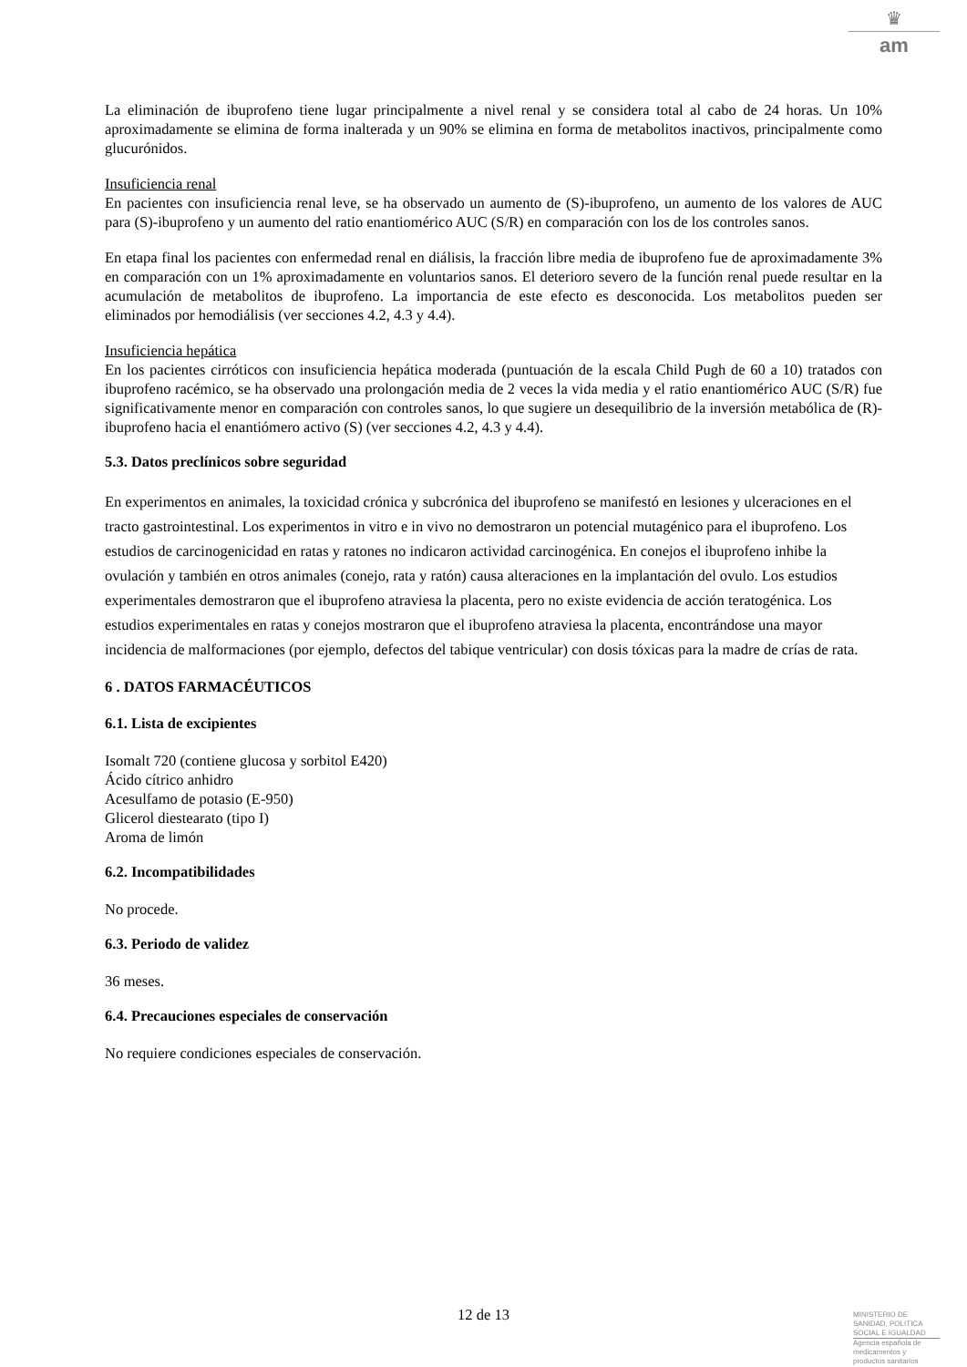♛
am
La eliminación de ibuprofeno tiene lugar principalmente a nivel renal y se considera total al cabo de 24 horas. Un 10% aproximadamente se elimina de forma inalterada y un 90% se elimina en forma de metabolitos inactivos, principalmente como glucurónidos.
Insuficiencia renal
En pacientes con insuficiencia renal leve, se ha observado un aumento de (S)-ibuprofeno, un aumento de los valores de AUC para (S)-ibuprofeno y un aumento del ratio enantiomérico AUC (S/R) en comparación con los de los controles sanos.
En etapa final los pacientes con enfermedad renal en diálisis, la fracción libre media de ibuprofeno fue de aproximadamente 3% en comparación con un 1% aproximadamente en voluntarios sanos. El deterioro severo de la función renal puede resultar en la acumulación de metabolitos de ibuprofeno. La importancia de este efecto es desconocida. Los metabolitos pueden ser eliminados por hemodiálisis (ver secciones 4.2, 4.3 y 4.4).
Insuficiencia hepática
En los pacientes cirróticos con insuficiencia hepática moderada (puntuación de la escala Child Pugh de 60 a 10) tratados con ibuprofeno racémico, se ha observado una prolongación media de 2 veces la vida media y el ratio enantiomérico AUC (S/R) fue significativamente menor en comparación con controles sanos, lo que sugiere un desequilibrio de la inversión metabólica de (R)- ibuprofeno hacia el enantiómero activo (S) (ver secciones 4.2, 4.3 y 4.4).
5.3. Datos preclínicos sobre seguridad
En experimentos en animales, la toxicidad crónica y subcrónica del ibuprofeno se manifestó en lesiones y ulceraciones en el tracto gastrointestinal. Los experimentos in vitro e in vivo no demostraron un potencial mutagénico para el ibuprofeno. Los estudios de carcinogenicidad en ratas y ratones no indicaron actividad carcinogénica. En conejos el ibuprofeno inhibe la ovulación y también en otros animales (conejo, rata y ratón) causa alteraciones en la implantación del ovulo. Los estudios experimentales demostraron que el ibuprofeno atraviesa la placenta, pero no existe evidencia de acción teratogénica. Los estudios experimentales en ratas y conejos mostraron que el ibuprofeno atraviesa la placenta, encontrándose una mayor incidencia de malformaciones (por ejemplo, defectos del tabique ventricular) con dosis tóxicas para la madre de crías de rata.
6 . DATOS FARMACÉUTICOS
6.1. Lista de excipientes
Isomalt 720 (contiene glucosa y sorbitol E420)
Ácido cítrico anhidro
Acesulfamo de potasio (E-950)
Glicerol diestearato (tipo I)
Aroma de limón
6.2. Incompatibilidades
No procede.
6.3. Periodo de validez
36 meses.
6.4. Precauciones especiales de conservación
No requiere condiciones especiales de conservación.
12 de 13
MINISTERIO DE
SANIDAD, POLITICA
SOCIAL E IGUALDAD
Agencia española de
medicamentos y
productos sanitarios